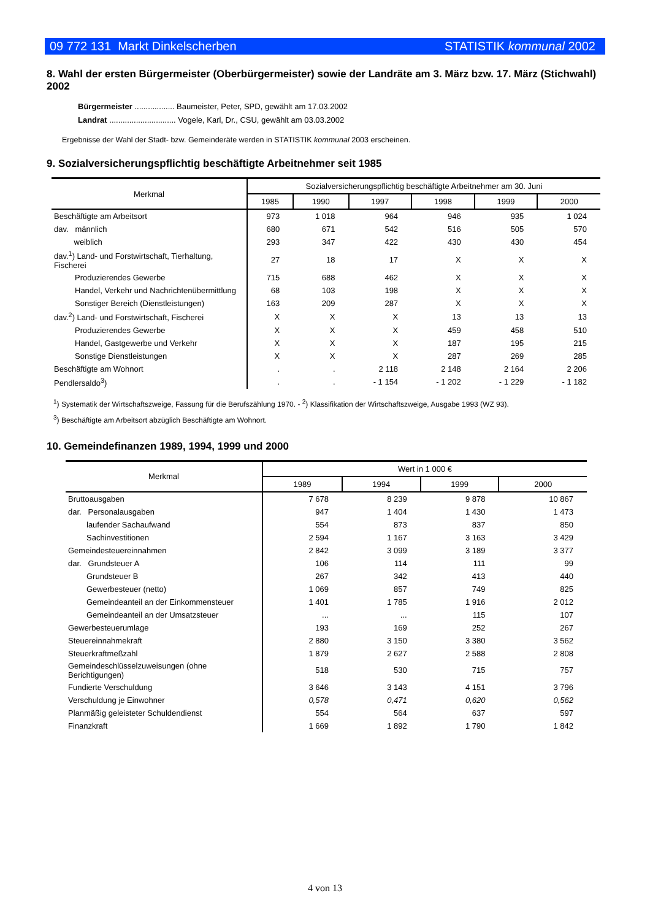09 772 131 Markt Dinkelscherben STATISTIK kommunal 2002
8. Wahl der ersten Bürgermeister (Oberbürgermeister) sowie der Landräte am 3. März bzw. 17. März (Stichwahl) 2002
Bürgermeister .................. Baumeister, Peter, SPD, gewählt am 17.03.2002
Landrat .............................. Vogele, Karl, Dr., CSU, gewählt am 03.03.2002
Ergebnisse der Wahl der Stadt- bzw. Gemeinderäte werden in STATISTIK kommunal 2003 erscheinen.
9. Sozialversicherungspflichtig beschäftigte Arbeitnehmer seit 1985
| Merkmal | Sozialversicherungspflichtig beschäftigte Arbeitnehmer am 30. Juni | | | | | |
| --- | --- | --- | --- | --- | --- | --- |
| | 1985 | 1990 | 1997 | 1998 | 1999 | 2000 |
| Beschäftigte am Arbeitsort | 973 | 1 018 | 964 | 946 | 935 | 1 024 |
| dav. männlich | 680 | 671 | 542 | 516 | 505 | 570 |
| weiblich | 293 | 347 | 422 | 430 | 430 | 454 |
| dav.<sup>1</sup>) Land- und Forstwirtschaft, Tierhaltung, Fischerei | 27 | 18 | 17 | X | X | X |
| Produzierendes Gewerbe | 715 | 688 | 462 | X | X | X |
| Handel, Verkehr und Nachrichtenübermittlung | 68 | 103 | 198 | X | X | X |
| Sonstiger Bereich (Dienstleistungen) | 163 | 209 | 287 | X | X | X |
| dav.<sup>2</sup>) Land- und Forstwirtschaft, Fischerei | X | X | X | 13 | 13 | 13 |
| Produzierendes Gewerbe | X | X | X | 459 | 458 | 510 |
| Handel, Gastgewerbe und Verkehr | X | X | X | 187 | 195 | 215 |
| Sonstige Dienstleistungen | X | X | X | 287 | 269 | 285 |
| Beschäftigte am Wohnort | . | . | 2 118 | 2 148 | 2 164 | 2 206 |
| Pendlersaldo<sup>3</sup>) | . | . | - 1 154 | - 1 202 | - 1 229 | - 1 182 |
<sup>1</sup>) Systematik der Wirtschaftszweige, Fassung für die Berufszählung 1970. - <sup>2</sup>) Klassifikation der Wirtschaftszweige, Ausgabe 1993 (WZ 93).
<sup>3</sup>) Beschäftigte am Arbeitsort abzüglich Beschäftigte am Wohnort.
10. Gemeindefinanzen 1989, 1994, 1999 und 2000
| Merkmal | Wert in 1 000 € | | | |
| --- | --- | --- | --- | --- |
| | 1989 | 1994 | 1999 | 2000 |
| Bruttoausgaben | 7 678 | 8 239 | 9 878 | 10 867 |
| dar. Personalausgaben | 947 | 1 404 | 1 430 | 1 473 |
| laufender Sachaufwand | 554 | 873 | 837 | 850 |
| Sachinvestitionen | 2 594 | 1 167 | 3 163 | 3 429 |
| Gemeindesteuereinnahmen | 2 842 | 3 099 | 3 189 | 3 377 |
| dar. Grundsteuer A | 106 | 114 | 111 | 99 |
| Grundsteuer B | 267 | 342 | 413 | 440 |
| Gewerbesteuer (netto) | 1 069 | 857 | 749 | 825 |
| Gemeindeanteil an der Einkommensteuer | 1 401 | 1 785 | 1 916 | 2 012 |
| Gemeindeanteil an der Umsatzsteuer | ... | ... | 115 | 107 |
| Gewerbesteuerumlage | 193 | 169 | 252 | 267 |
| Steuereinnahmekraft | 2 880 | 3 150 | 3 380 | 3 562 |
| Steuerkraftmeßzahl | 1 879 | 2 627 | 2 588 | 2 808 |
| Gemeindeschlüsselzuweisungen (ohne Berichtigungen) | 518 | 530 | 715 | 757 |
| Fundierte Verschuldung | 3 646 | 3 143 | 4 151 | 3 796 |
| Verschuldung je Einwohner | 0,578 | 0,471 | 0,620 | 0,562 |
| Planmäßig geleisteter Schuldendienst | 554 | 564 | 637 | 597 |
| Finanzkraft | 1 669 | 1 892 | 1 790 | 1 842 |
4 von 13